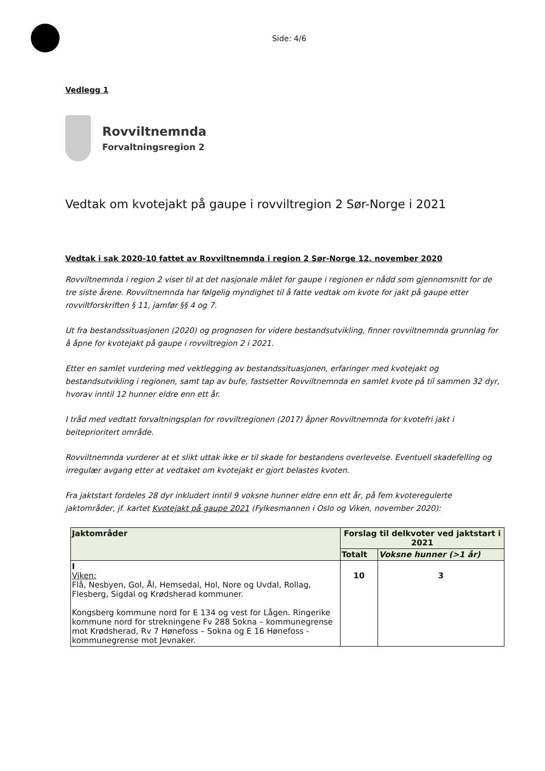Side: 4/6
Vedlegg 1
Rovviltnemnda
Forvaltningsregion 2
Vedtak om kvotejakt på gaupe i rovviltregion 2 Sør-Norge i 2021
Vedtak i sak 2020-10 fattet av Rovviltnemnda i region 2 Sør-Norge 12. november 2020
Rovviltnemnda i region 2 viser til at det nasjonale målet for gaupe i regionen er nådd som gjennomsnitt for de tre siste årene. Rovviltnemnda har følgelig myndighet til å fatte vedtak om kvote for jakt på gaupe etter rovviltforskriften § 11, jamfør §§ 4 og 7.
Ut fra bestandssituasjonen (2020) og prognosen for videre bestandsutvikling, finner rovviltnemnda grunnlag for å åpne for kvotejakt på gaupe i rovviltregion 2 i 2021.
Etter en samlet vurdering med vektlegging av bestandssituasjonen, erfaringer med kvotejakt og bestandsutvikling i regionen, samt tap av bufe, fastsetter Rovviltnemnda en samlet kvote på til sammen 32 dyr, hvorav inntil 12 hunner eldre enn ett år.
I tråd med vedtatt forvaltningsplan for rovviltregionen (2017) åpner Rovviltnemnda for kvotefri jakt i beiteprioritert område.
Rovviltnemnda vurderer at et slikt uttak ikke er til skade for bestandens overlevelse. Eventuell skadefelling og irregulær avgang etter at vedtaket om kvotejakt er gjort belastes kvoten.
Fra jaktstart fordeles 28 dyr inkludert inntil 9 voksne hunner eldre enn ett år, på fem kvoteregulerte jaktområder, jf. kartet Kvotejakt på gaupe 2021 (Fylkesmannen i Oslo og Viken, november 2020):
| Jaktområder | Forslag til delkvoter ved jaktstart i 2021 | |
| --- | --- | --- |
| | Totalt | Voksne hunner (>1 år) |
| I Viken: Flå, Nesbyen, Gol, Ål, Hemsedal, Hol, Nore og Uvdal, Rollag, Flesberg, Sigdal og Krødsherad kommuner. Kongsberg kommune nord for E 134 og vest for Lågen. Ringerike kommune nord for strekningene Fv 288 Sokna – kommunegrense mot Krødsherad, Rv 7 Hønefoss – Sokna og E 16 Hønefoss - kommunegrense mot Jevnaker. | 10 | 3 |